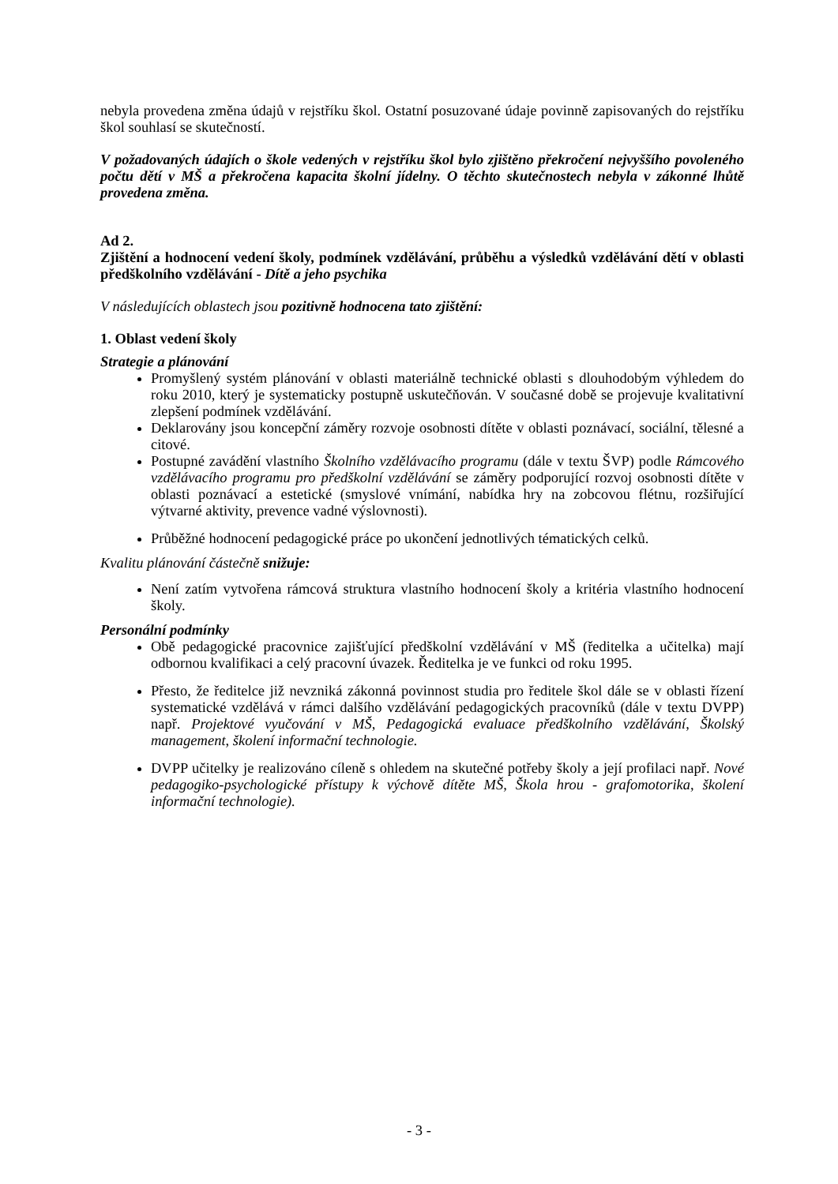nebyla provedena změna údajů v rejstříku škol. Ostatní posuzované údaje povinně zapisovaných do rejstříku škol souhlasí se skutečností.
V požadovaných údajích o škole vedených v rejstříku škol bylo zjištěno překročení nejvyššího povoleného počtu dětí v MŠ a překročena kapacita školní jídelny. O těchto skutečnostech nebyla v zákonné lhůtě provedena změna.
Ad 2.
Zjištění a hodnocení vedení školy, podmínek vzdělávání, průběhu a výsledků vzdělávání dětí v oblasti předškolního vzdělávání - Dítě a jeho psychika
V následujících oblastech jsou pozitivně hodnocena tato zjištění:
1. Oblast vedení školy
Strategie a plánování
Promyšlený systém plánování v oblasti materiálně technické oblasti s dlouhodobým výhledem do roku 2010, který je systematicky postupně uskutečňován. V současné době se projevuje kvalitativní zlepšení podmínek vzdělávání.
Deklarovány jsou koncepční záměry rozvoje osobnosti dítěte v oblasti poznávací, sociální, tělesné a citové.
Postupné zavádění vlastního Školního vzdělávacího programu (dále v textu ŠVP) podle Rámcového vzdělávacího programu pro předškolní vzdělávání se záměry podporující rozvoj osobnosti dítěte v oblasti poznávací a estetické (smyslové vnímání, nabídka hry na zobcovou flétnu, rozšiřující výtvarné aktivity, prevence vadné výslovnosti).
Průběžné hodnocení pedagogické práce po ukončení jednotlivých tématických celků.
Kvalitu plánování částečně snižuje:
Není zatím vytvořena rámcová struktura vlastního hodnocení školy a kritéria vlastního hodnocení školy.
Personální podmínky
Obě pedagogické pracovnice zajišťující předškolní vzdělávání v MŠ (ředitelka a učitelka) mají odbornou kvalifikaci a celý pracovní úvazek. Ředitelka je ve funkci od roku 1995.
Přesto, že ředitelce již nevzniká zákonná povinnost studia pro ředitele škol dále se v oblasti řízení systematické vzdělává v rámci dalšího vzdělávání pedagogických pracovníků (dále v textu DVPP) např. Projektové vyučování v MŠ, Pedagogická evaluace předškolního vzdělávání, Školský management, školení informační technologie.
DVPP učitelky je realizováno cíleně s ohledem na skutečné potřeby školy a její profilaci např. Nové pedagogiko-psychologické přístupy k výchově dítěte MŠ, Škola hrou - grafomotorika, školení informační technologie).
- 3 -